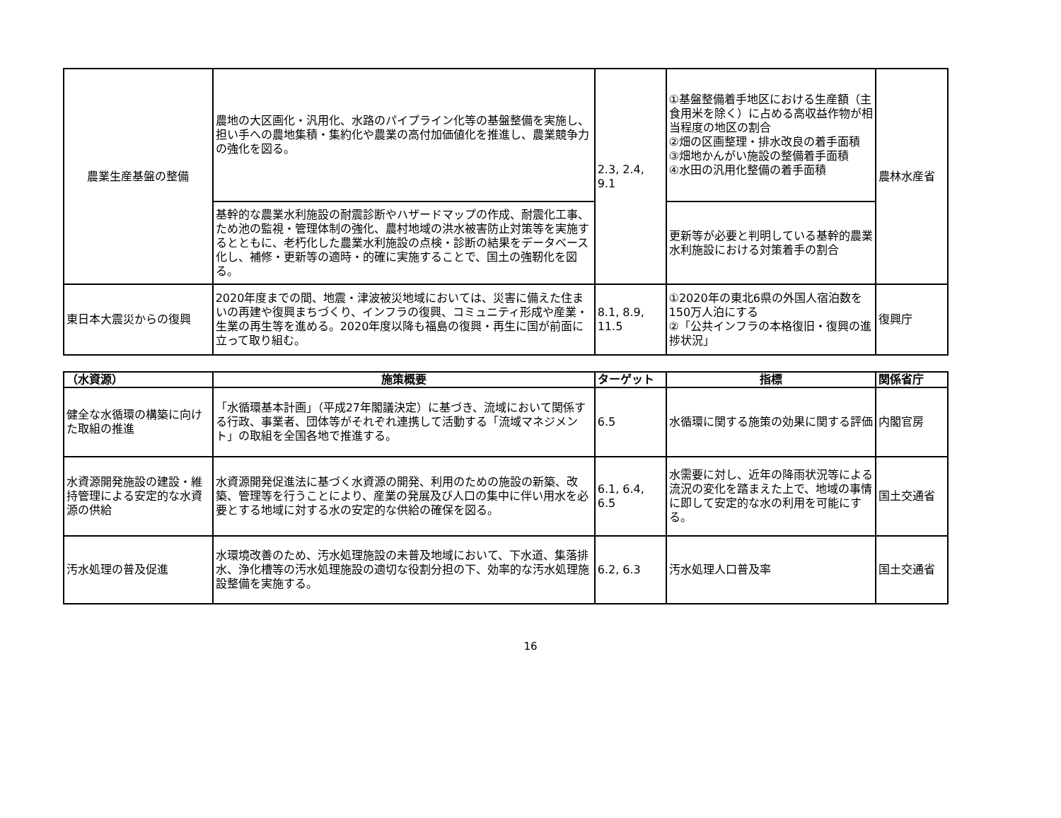| 農業生産基盤の整備 | 農地の大区画化・汎用化、水路のパイプライン化等の基盤整備を実施し、担い手への農地集積・集約化や農業の高付加価値化を推進し、農業競争力の強化を図る。 | 2.3, 2.4, 9.1 | ①基盤整備着手地区における生産額（主食用米を除く）に占める高収益作物が相当程度の地区の割合 ②畑の区画整理・排水改良の着手面積 ③畑地かんがい施設の整備着手面積 ④水田の汎用化整備の着手面積 | 農林水産省 |
| | 基幹的な農業水利施設の耐震診断やハザードマップの作成、耐震化工事、ため池の監視・管理体制の強化、農村地域の洪水被害防止対策等を実施するとともに、老朽化した農業水利施設の点検・診断の結果をデータベース化し、補修・更新等の適時・的確に実施することで、国土の強靭化を図る。 | | 更新等が必要と判明している基幹的農業水利施設における対策着手の割合 | |
| 東日本大震災からの復興 | 2020年度までの間、地震・津波被災地域においては、災害に備えた住まいの再建や復興まちづくり、インフラの復興、コミュニティ形成や産業・生業の再生等を進める。2020年度以降も福島の復興・再生に国が前面に立って取り組む。 | 8.1, 8.9, 11.5 | ①2020年の東北6県の外国人宿泊数を150万人泊にする ②「公共インフラの本格復旧・復興の進捗状況」 | 復興庁 |
| （水資源） | 施策概要 | ターゲット | 指標 | 関係省庁 |
| --- | --- | --- | --- | --- |
| 健全な水循環の構築に向けた取組の推進 | 「水循環基本計画」（平成27年閣議決定）に基づき、流域において関係する行政、事業者、団体等がそれぞれ連携して活動する「流域マネジメント」の取組を全国各地で推進する。 | 6.5 | 水循環に関する施策の効果に関する評価 | 内閣官房 |
| 水資源開発施設の建設・維持管理による安定的な水資源の供給 | 水資源開発促進法に基づく水資源の開発、利用のための施設の新築、改築、管理等を行うことにより、産業の発展及び人口の集中に伴い用水を必要とする地域に対する水の安定的な供給の確保を図る。 | 6.1, 6.4, 6.5 | 水需要に対し、近年の降雨状況等による流況の変化を踏まえた上で、地域の事情に即して安定的な水の利用を可能にする。 | 国土交通省 |
| 汚水処理の普及促進 | 水環境改善のため、汚水処理施設の未普及地域において、下水道、集落排水、浄化槽等の汚水処理施設の適切な役割分担の下、効率的な汚水処理施設整備を実施する。 | 6.2, 6.3 | 汚水処理人口普及率 | 国土交通省 |
16